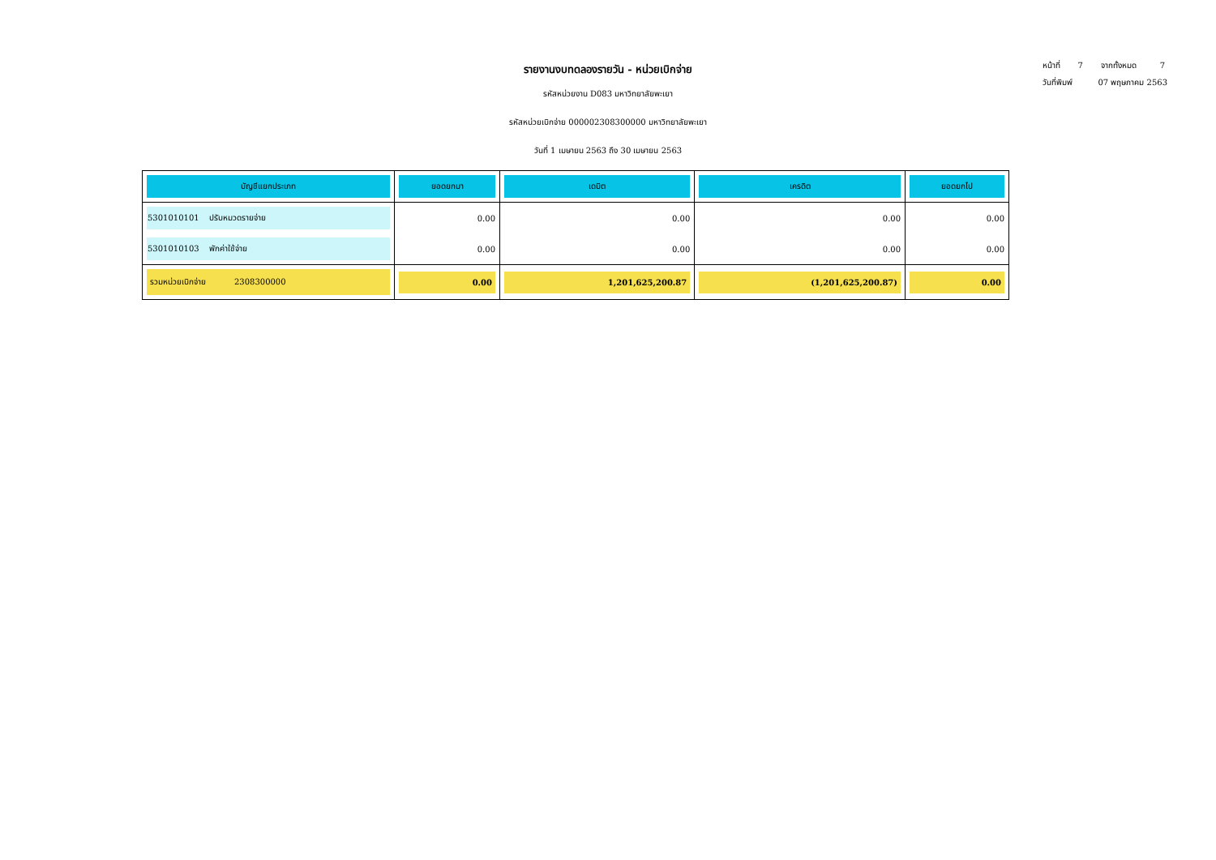หน้าที่ 7 จากทั้งหมด 7
วันที่พิมพ์ 07 พฤษภาคม 2563
รายงานงบทดลองรายวัน - หน่วยเบิกจ่าย
รหัสหน่วยงาน D083 มหาวิทยาลัยพะเยา
รหัสหน่วยเบิกจ่าย 000002308300000 มหาวิทยาลัยพะเยา
วันที่ 1 เมษายน 2563 ถึง 30 เมษายน 2563
| บัญชีแยกประเภท | ยอดยกมา | เดบิต | เครดิต | ยอดยกไป |
| --- | --- | --- | --- | --- |
| 5301010101 ปรับหมวดรายจ่าย | 0.00 | 0.00 | 0.00 | 0.00 |
| 5301010103 พักค่าใช้จ่าย | 0.00 | 0.00 | 0.00 | 0.00 |
| รวมหน่วยเบิกจ่าย 2308300000 | 0.00 | 1,201,625,200.87 | (1,201,625,200.87) | 0.00 |